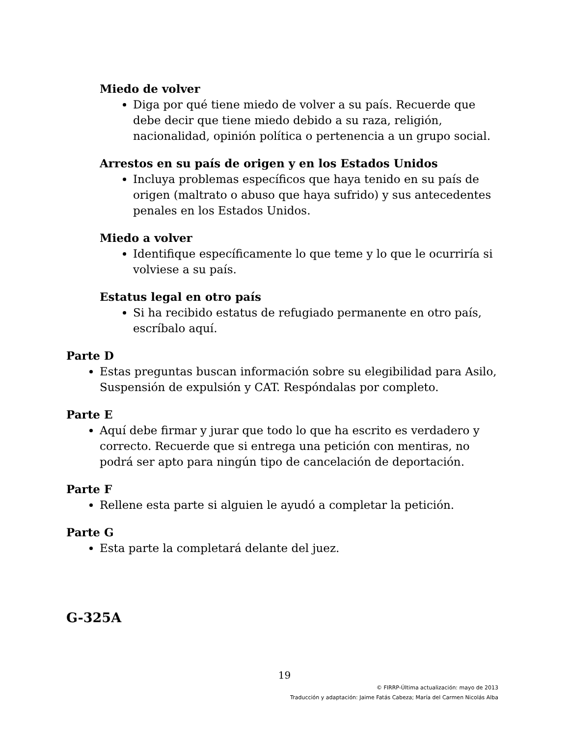Miedo de volver
Diga por qué tiene miedo de volver a su país. Recuerde que debe decir que tiene miedo debido a su raza, religión, nacionalidad, opinión política o pertenencia a un grupo social.
Arrestos en su país de origen y en los Estados Unidos
Incluya problemas específicos que haya tenido en su país de origen (maltrato o abuso que haya sufrido) y sus antecedentes penales en los Estados Unidos.
Miedo a volver
Identifique específicamente lo que teme y lo que le ocurriría si volviese a su país.
Estatus legal en otro país
Si ha recibido estatus de refugiado permanente en otro país, escríbalo aquí.
Parte D
Estas preguntas buscan información sobre su elegibilidad para Asilo, Suspensión de expulsión y CAT. Respóndalas por completo.
Parte E
Aquí debe firmar y jurar que todo lo que ha escrito es verdadero y correcto. Recuerde que si entrega una petición con mentiras, no podrá ser apto para ningún tipo de cancelación de deportación.
Parte F
Rellene esta parte si alguien le ayudó a completar la petición.
Parte G
Esta parte la completará delante del juez.
G-325A
19
© FIRRP-Última actualización: mayo de 2013
Traducción y adaptación: Jaime Fatás Cabeza; María del Carmen Nicolás Alba